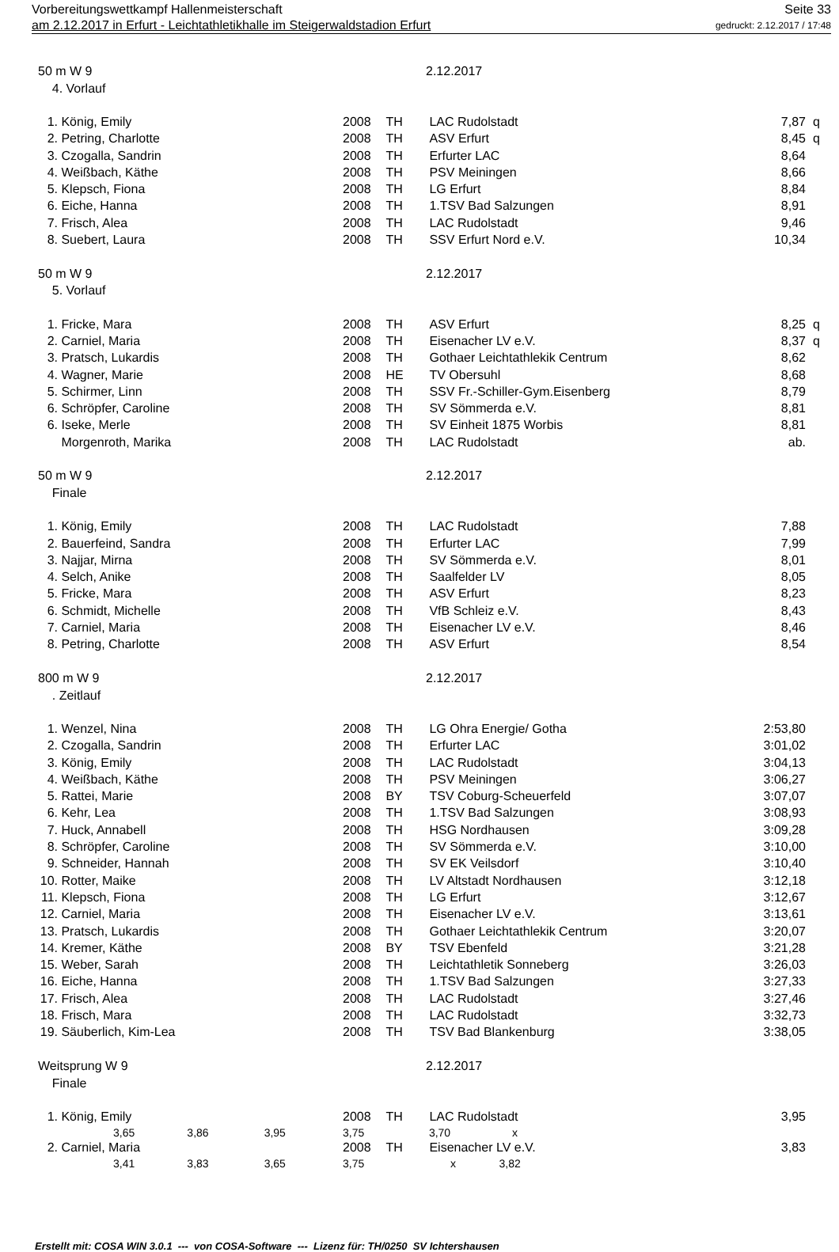Vorbereitungswettkampf Hallenmeisterschaft Seite 33
am 2.12.2017 in Erfurt - Leichtathletikhalle im Steigerwaldstadion Erfurt gedruckt: 2.12.2017 / 17:48
| 50 m W 9 | | | | 2.12.2017 | | |
| 4. Vorlauf | | | | | | |
| 1. | König, Emily | 2008 | TH | LAC Rudolstadt | 7,87 | q |
| 2. | Petring, Charlotte | 2008 | TH | ASV Erfurt | 8,45 | q |
| 3. | Czogalla, Sandrin | 2008 | TH | Erfurter LAC | 8,64 | |
| 4. | Weißbach, Käthe | 2008 | TH | PSV Meiningen | 8,66 | |
| 5. | Klepsch, Fiona | 2008 | TH | LG Erfurt | 8,84 | |
| 6. | Eiche, Hanna | 2008 | TH | 1.TSV Bad Salzungen | 8,91 | |
| 7. | Frisch, Alea | 2008 | TH | LAC Rudolstadt | 9,46 | |
| 8. | Suebert, Laura | 2008 | TH | SSV Erfurt Nord e.V. | 10,34 | |
| 50 m W 9 | | | | 2.12.2017 | | |
| 5. Vorlauf | | | | | | |
| 1. | Fricke, Mara | 2008 | TH | ASV Erfurt | 8,25 | q |
| 2. | Carniel, Maria | 2008 | TH | Eisenacher LV e.V. | 8,37 | q |
| 3. | Pratsch, Lukardis | 2008 | TH | Gothaer Leichtathlekik Centrum | 8,62 | |
| 4. | Wagner, Marie | 2008 | HE | TV Obersuhl | 8,68 | |
| 5. | Schirmer, Linn | 2008 | TH | SSV Fr.-Schiller-Gym.Eisenberg | 8,79 | |
| 6. | Schröpfer, Caroline | 2008 | TH | SV Sömmerda e.V. | 8,81 | |
| 6. | Iseke, Merle | 2008 | TH | SV Einheit 1875 Worbis | 8,81 | |
| | Morgenroth, Marika | 2008 | TH | LAC Rudolstadt | ab. | |
| 50 m W 9 | | | | 2.12.2017 | | |
| Finale | | | | | | |
| 1. | König, Emily | 2008 | TH | LAC Rudolstadt | 7,88 | |
| 2. | Bauerfeind, Sandra | 2008 | TH | Erfurter LAC | 7,99 | |
| 3. | Najjar, Mirna | 2008 | TH | SV Sömmerda e.V. | 8,01 | |
| 4. | Selch, Anike | 2008 | TH | Saalfelder LV | 8,05 | |
| 5. | Fricke, Mara | 2008 | TH | ASV Erfurt | 8,23 | |
| 6. | Schmidt, Michelle | 2008 | TH | VfB Schleiz e.V. | 8,43 | |
| 7. | Carniel, Maria | 2008 | TH | Eisenacher LV e.V. | 8,46 | |
| 8. | Petring, Charlotte | 2008 | TH | ASV Erfurt | 8,54 | |
| 800 m W 9 | | | | 2.12.2017 | | |
| . Zeitlauf | | | | | | |
| 1. | Wenzel, Nina | 2008 | TH | LG Ohra Energie/ Gotha | 2:53,80 | |
| 2. | Czogalla, Sandrin | 2008 | TH | Erfurter LAC | 3:01,02 | |
| 3. | König, Emily | 2008 | TH | LAC Rudolstadt | 3:04,13 | |
| 4. | Weißbach, Käthe | 2008 | TH | PSV Meiningen | 3:06,27 | |
| 5. | Rattei, Marie | 2008 | BY | TSV Coburg-Scheuerfeld | 3:07,07 | |
| 6. | Kehr, Lea | 2008 | TH | 1.TSV Bad Salzungen | 3:08,93 | |
| 7. | Huck, Annabell | 2008 | TH | HSG Nordhausen | 3:09,28 | |
| 8. | Schröpfer, Caroline | 2008 | TH | SV Sömmerda e.V. | 3:10,00 | |
| 9. | Schneider, Hannah | 2008 | TH | SV EK Veilsdorf | 3:10,40 | |
| 10. | Rotter, Maike | 2008 | TH | LV Altstadt Nordhausen | 3:12,18 | |
| 11. | Klepsch, Fiona | 2008 | TH | LG Erfurt | 3:12,67 | |
| 12. | Carniel, Maria | 2008 | TH | Eisenacher LV e.V. | 3:13,61 | |
| 13. | Pratsch, Lukardis | 2008 | TH | Gothaer Leichtathlekik Centrum | 3:20,07 | |
| 14. | Kremer, Käthe | 2008 | BY | TSV Ebenfeld | 3:21,28 | |
| 15. | Weber, Sarah | 2008 | TH | Leichtathletik Sonneberg | 3:26,03 | |
| 16. | Eiche, Hanna | 2008 | TH | 1.TSV Bad Salzungen | 3:27,33 | |
| 17. | Frisch, Alea | 2008 | TH | LAC Rudolstadt | 3:27,46 | |
| 18. | Frisch, Mara | 2008 | TH | LAC Rudolstadt | 3:32,73 | |
| 19. | Säuberlich, Kim-Lea | 2008 | TH | TSV Bad Blankenburg | 3:38,05 | |
| Weitsprung W 9 | | | | 2.12.2017 | | |
| Finale | | | | | | |
| 1. | König, Emily | 2008 | TH | LAC Rudolstadt | 3,95 | |
| | 3,65 3,86 3,95 | 3,75 | | 3,70 x | | |
| 2. | Carniel, Maria | 2008 | TH | Eisenacher LV e.V. | 3,83 | |
| | 3,41 3,83 3,65 | 3,75 | | x 3,82 | | |
Erstellt mit: COSA WIN 3.0.1 --- von COSA-Software --- Lizenz für: TH/0250 SV Ichtershausen